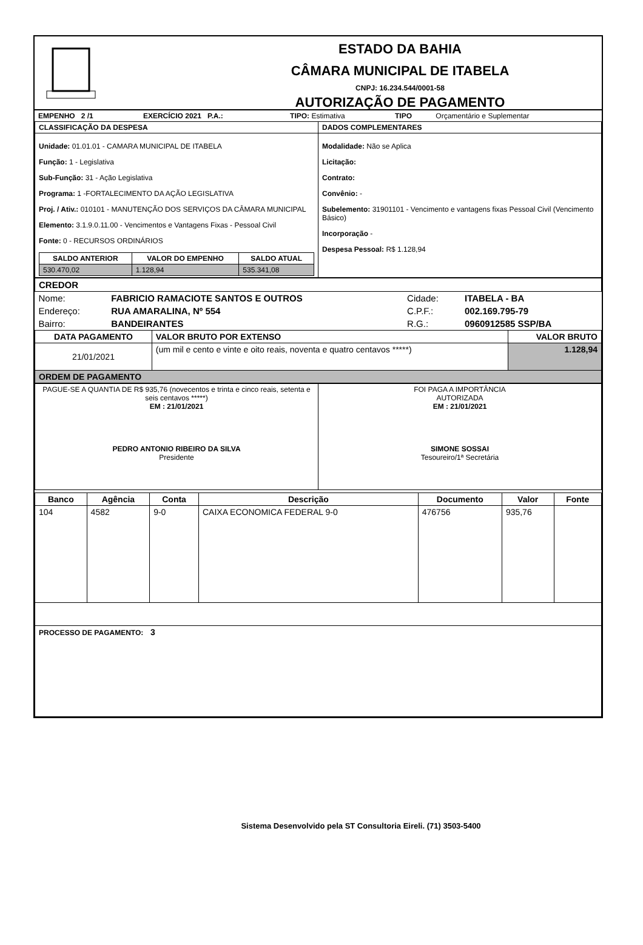ESTADO DA BAHIA
CÂMARA MUNICIPAL DE ITABELA
CNPJ: 16.234.544/0001-58
AUTORIZAÇÃO DE PAGAMENTO
| EMPENHO 2 /1 | EXERCÍCIO 2021 P.A.: | TIPO: Estimativa | TIPO | Orçamentário e Suplementar |
| CLASSIFICAÇÃO DA DESPESA | DADOS COMPLEMENTARES |
| --- | --- |
| Unidade: 01.01.01 - CAMARA MUNICIPAL DE ITABELA Função: 1 - Legislativa Sub-Função: 31 - Ação Legislativa Programa: 1 -FORTALECIMENTO DA AÇÃO LEGISLATIVA Proj. / Ativ.: 010101 - MANUTENÇÃO DOS SERVIÇOS DA CÂMARA MUNICIPAL Elemento: 3.1.9.0.11.00 - Vencimentos e Vantagens Fixas - Pessoal Civil Fonte: 0 - RECURSOS ORDINÁRIOS / SALDO ANTERIOR / VALOR DO EMPENHO / SALDO ATUAL / / --- / --- / --- / / 530.470,02 / 1.128,94 / 535.341,08 / | Modalidade: Não se Aplica Licitação: Contrato: Convênio: - Subelemento: 31901101 - Vencimento e vantagens fixas Pessoal Civil (Vencimento Básico) Incorporação - Despesa Pessoal: R$ 1.128,94 |
| CREDOR | | | |
| --- | --- | --- | --- |
| Nome: | FABRICIO RAMACIOTE SANTOS E OUTROS | Cidade: | ITABELA - BA |
| Endereço: | RUA AMARALINA, Nº 554 | C.P.F.: | 002.169.795-79 |
| Bairro: | BANDEIRANTES | R.G.: | 0960912585 SSP/BA |
| DATA PAGAMENTO | VALOR BRUTO POR EXTENSO | VALOR BRUTO |
| --- | --- | --- |
| 21/01/2021 | (um mil e cento e vinte e oito reais, noventa e quatro centavos *****) | 1.128,94 |
| ORDEM DE PAGAMENTO | | |
| PAGUE-SE A QUANTIA DE R$ 935,76 (novecentos e trinta e cinco reais, setenta e seis centavos *****) EM : 21/01/2021 PEDRO ANTONIO RIBEIRO DA SILVA Presidente | FOI PAGA A IMPORTÂNCIA AUTORIZADA EM : 21/01/2021 SIMONE SOSSAI Tesoureiro/1ª Secretária |
| Banco | Agência | Conta | Descrição | Documento | Valor | Fonte |
| --- | --- | --- | --- | --- | --- | --- |
| 104 | 4582 | 9-0 | CAIXA ECONOMICA FEDERAL 9-0 | 476756 | 935,76 | |
| PROCESSO DE PAGAMENTO: 3 | | | | | | |
Sistema Desenvolvido pela ST Consultoria Eireli. (71) 3503-5400